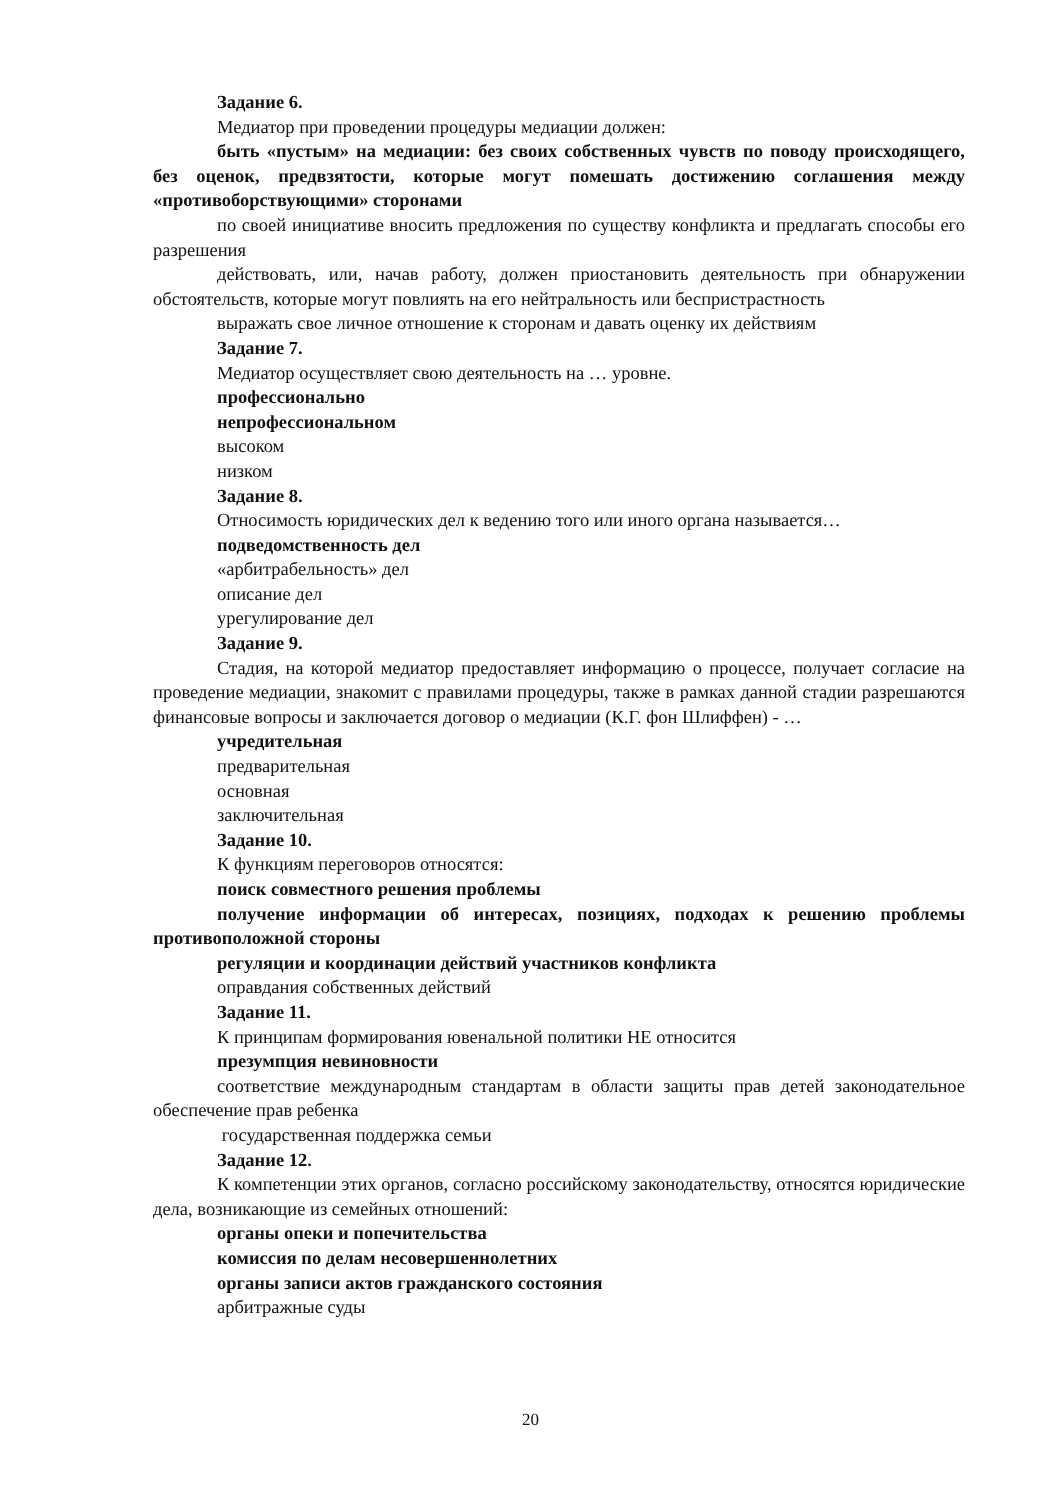Задание 6.
Медиатор при проведении процедуры медиации должен:
быть «пустым» на медиации: без своих собственных чувств по поводу происходящего, без оценок, предвзятости, которые могут помешать достижению соглашения между «противоборствующими» сторонами
по своей инициативе вносить предложения по существу конфликта и предлагать способы его разрешения
действовать, или, начав работу, должен приостановить деятельность при обнаружении обстоятельств, которые могут повлиять на его нейтральность или беспристрастность
выражать свое личное отношение к сторонам и давать оценку их действиям
Задание 7.
Медиатор осуществляет свою деятельность на … уровне.
профессионально
непрофессиональном
высоком
низком
Задание 8.
Относимость юридических дел к ведению того или иного органа называется…
подведомственность дел
«арбитрабельность» дел
описание дел
урегулирование дел
Задание 9.
Стадия, на которой медиатор предоставляет информацию о процессе, получает согласие на проведение медиации, знакомит с правилами процедуры, также в рамках данной стадии разрешаются финансовые вопросы и заключается договор о медиации (К.Г. фон Шлиффен) - …
учредительная
предварительная
основная
заключительная
Задание 10.
К функциям переговоров относятся:
поиск совместного решения проблемы
получение информации об интересах, позициях, подходах к решению проблемы противоположной стороны
регуляции и координации действий участников конфликта
оправдания собственных действий
Задание 11.
К принципам формирования ювенальной политики НЕ относится
презумпция невиновности
соответствие международным стандартам в области защиты прав детей законодательное обеспечение прав ребенка
государственная поддержка семьи
Задание 12.
К компетенции этих органов, согласно российскому законодательству, относятся юридические дела, возникающие из семейных отношений:
органы опеки и попечительства
комиссия по делам несовершеннолетних
органы записи актов гражданского состояния
арбитражные суды
20